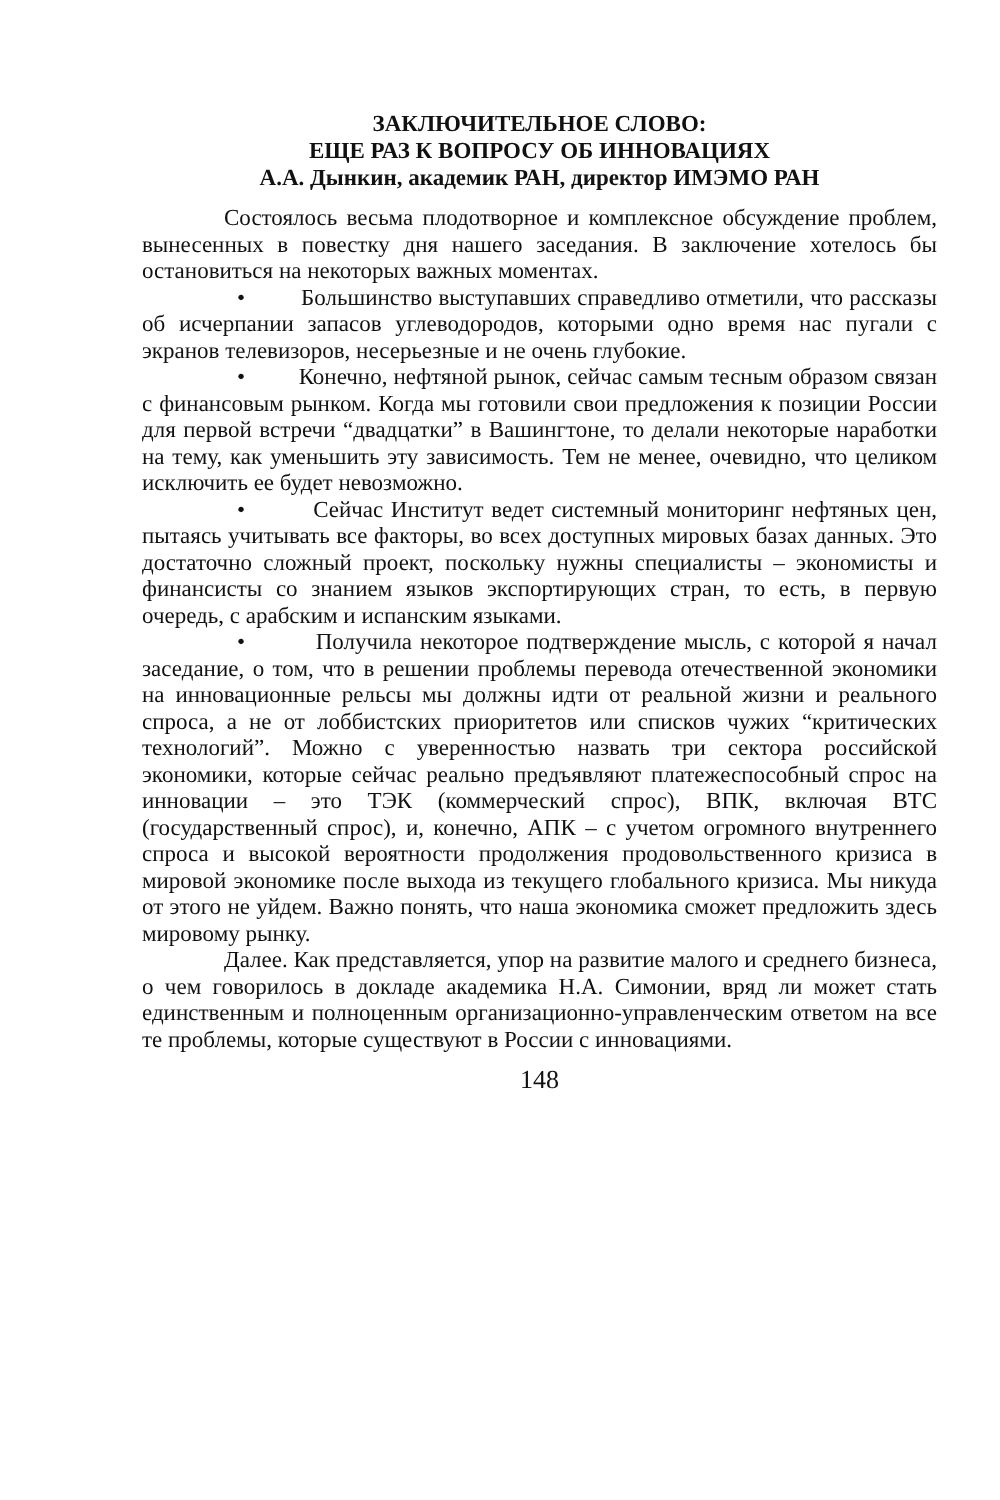ЗАКЛЮЧИТЕЛЬНОЕ СЛОВО:
ЕЩЕ РАЗ К ВОПРОСУ ОБ ИННОВАЦИЯХ
А.А. Дынкин, академик РАН, директор ИМЭМО РАН
Состоялось весьма плодотворное и комплексное обсуждение проблем, вынесенных в повестку дня нашего заседания. В заключение хотелось бы остановиться на некоторых важных моментах.
• Большинство выступавших справедливо отметили, что рассказы об исчерпании запасов углеводородов, которыми одно время нас пугали с экранов телевизоров, несерьезные и не очень глубокие.
• Конечно, нефтяной рынок, сейчас самым тесным образом связан с финансовым рынком. Когда мы готовили свои предложения к позиции России для первой встречи “двадцатки” в Вашингтоне, то делали некоторые наработки на тему, как уменьшить эту зависимость. Тем не менее, очевидно, что целиком исключить ее будет невозможно.
• Сейчас Институт ведет системный мониторинг нефтяных цен, пытаясь учитывать все факторы, во всех доступных мировых базах данных. Это достаточно сложный проект, поскольку нужны специалисты – экономисты и финансисты со знанием языков экспортирующих стран, то есть, в первую очередь, с арабским и испанским языками.
• Получила некоторое подтверждение мысль, с которой я начал заседание, о том, что в решении проблемы перевода отечественной экономики на инновационные рельсы мы должны идти от реальной жизни и реального спроса, а не от лоббистских приоритетов или списков чужих “критических технологий”. Можно с уверенностью назвать три сектора российской экономики, которые сейчас реально предъявляют платежеспособный спрос на инновации – это ТЭК (коммерческий спрос), ВПК, включая ВТС (государственный спрос), и, конечно, АПК – с учетом огромного внутреннего спроса и высокой вероятности продолжения продовольственного кризиса в мировой экономике после выхода из текущего глобального кризиса. Мы никуда от этого не уйдем. Важно понять, что наша экономика сможет предложить здесь мировому рынку.
Далее. Как представляется, упор на развитие малого и среднего бизнеса, о чем говорилось в докладе академика Н.А. Симонии, вряд ли может стать единственным и полноценным организационно-управленческим ответом на все те проблемы, которые существуют в России с инновациями.
148